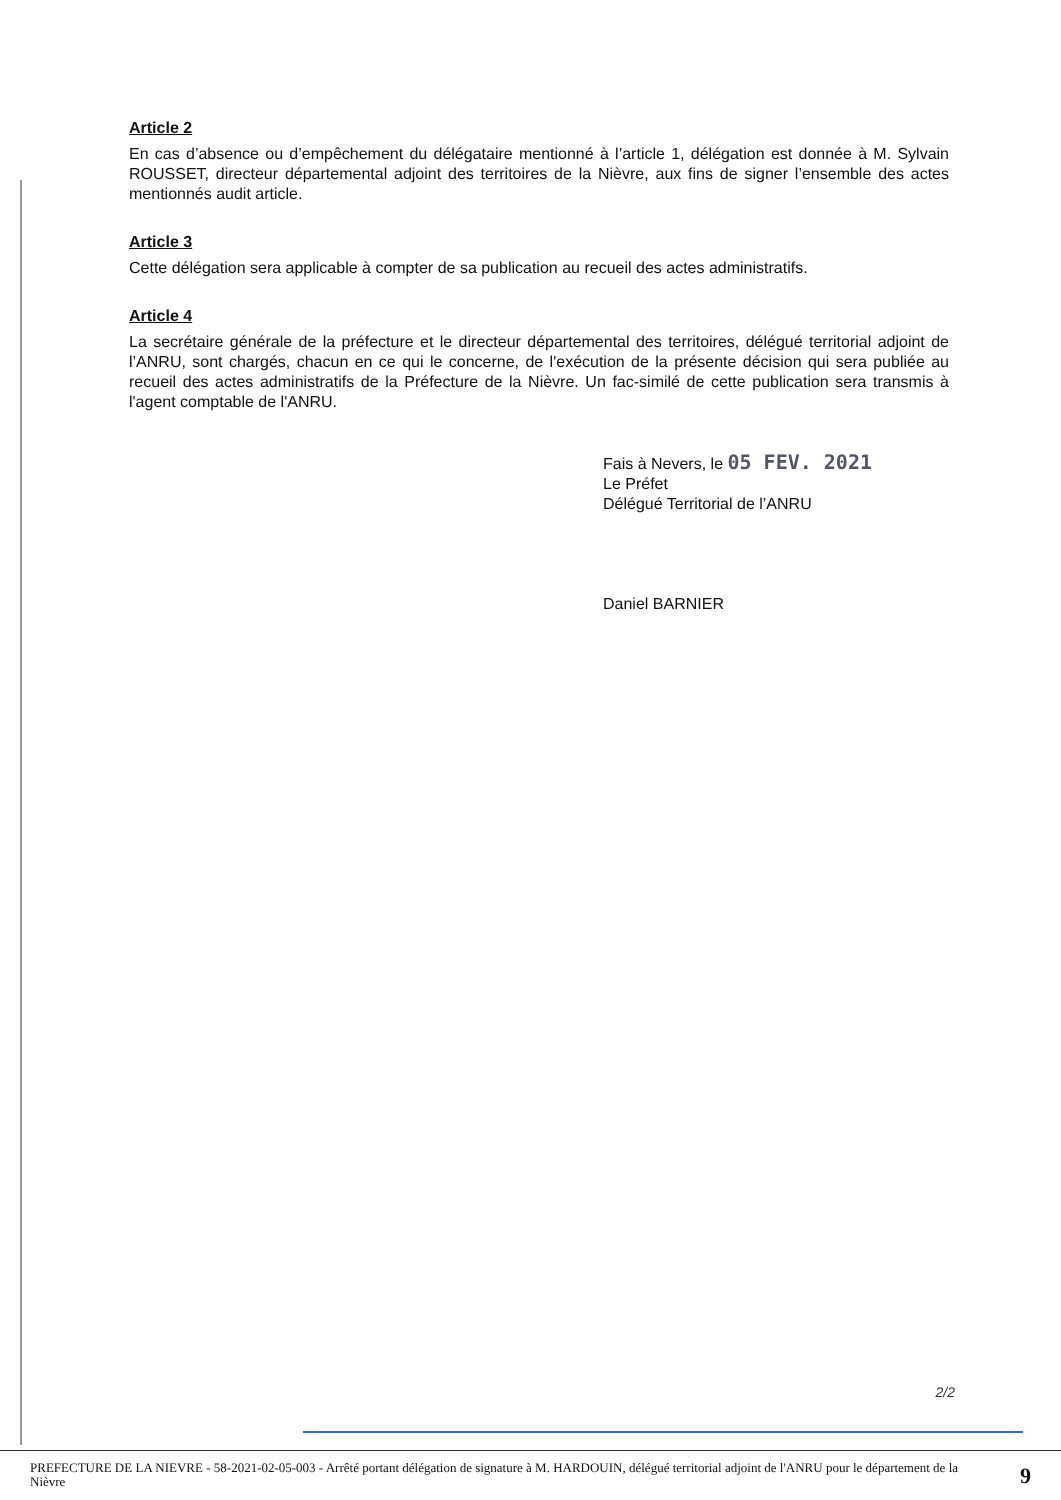Article 2
En cas d’absence ou d’empêchement du délégataire mentionné à l’article 1, délégation est donnée à M. Sylvain ROUSSET, directeur départemental adjoint des territoires de la Nièvre, aux fins de signer l’ensemble des actes mentionnés audit article.
Article 3
Cette délégation sera applicable à compter de sa publication au recueil des actes administratifs.
Article 4
La secrétaire générale de la préfecture et le directeur départemental des territoires, délégué territorial adjoint de l’ANRU, sont chargés, chacun en ce qui le concerne, de l'exécution de la présente décision qui sera publiée au recueil des actes administratifs de la Préfecture de la Nièvre. Un fac-similé de cette publication sera transmis à l'agent comptable de l'ANRU.
Fais à Nevers, le 05 FEV. 2021
Le Préfet
Délégué Territorial de l’ANRU
Daniel BARNIER
2/2
PREFECTURE DE LA NIEVRE - 58-2021-02-05-003 - Arrêté portant délégation de signature à M. HARDOUIN, délégué territorial adjoint de l'ANRU pour le département de la Nièvre
9